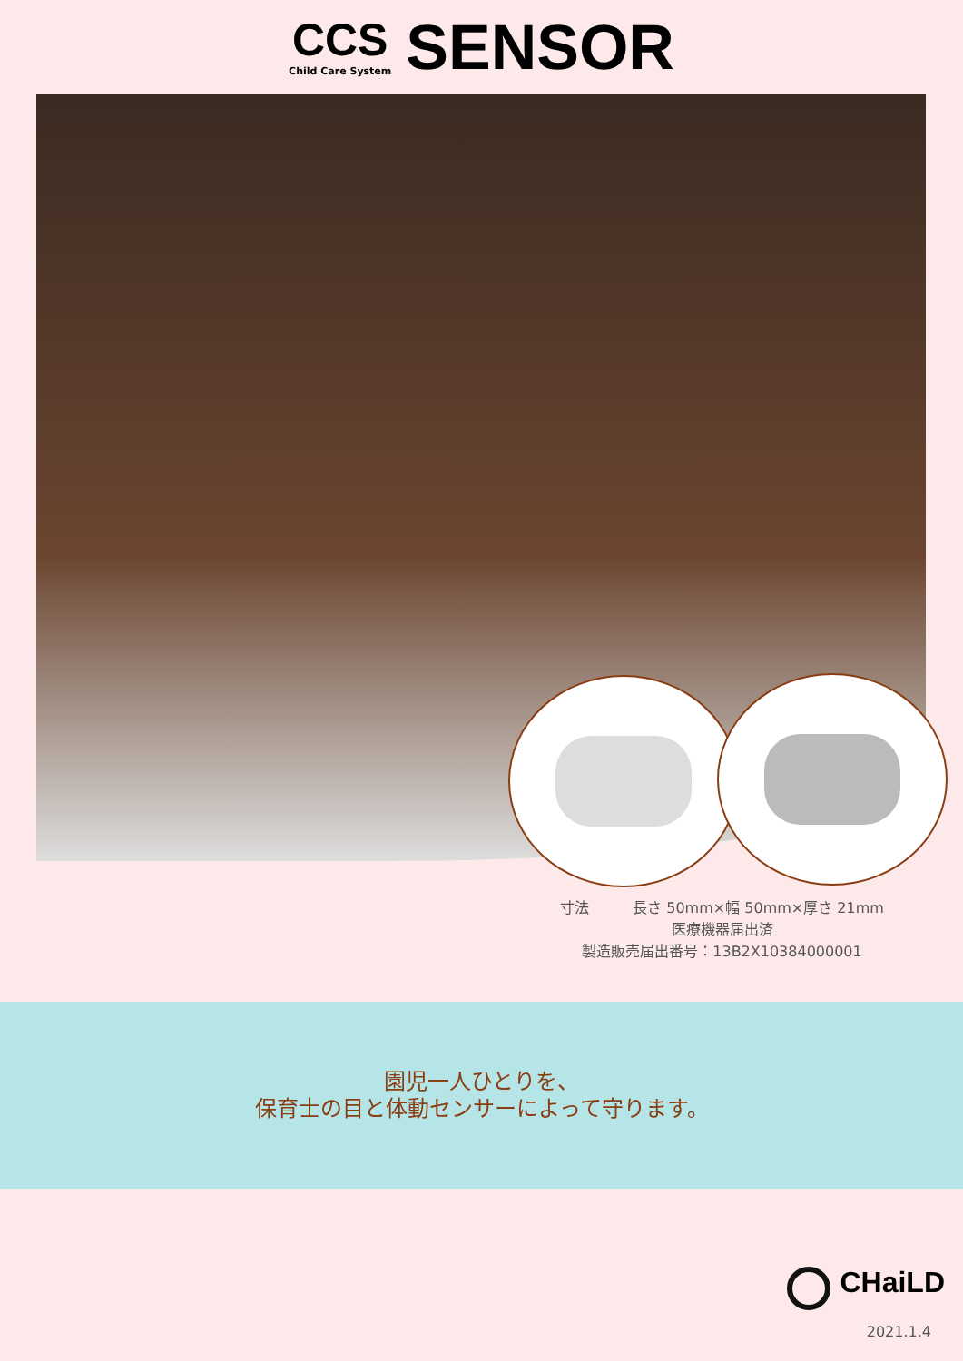CCS
Child Care System
SENSOR
寸法　　　長さ 50mm×幅 50mm×厚さ 21mm
医療機器届出済
製造販売届出番号：13B2X10384000001
園児一人ひとりを、
保育士の目と体動センサーによって守ります。
CHaiLD
2021.1.4